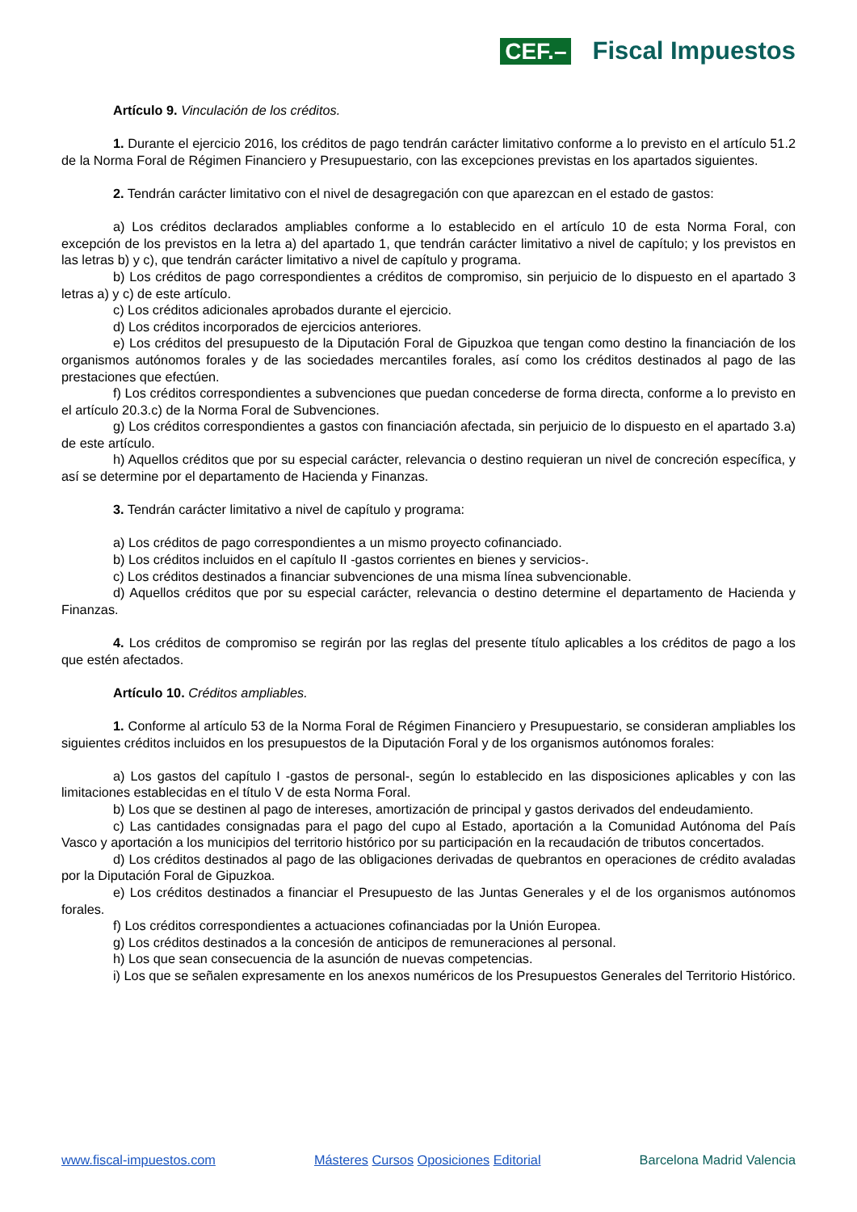CEF.–
Fiscal Impuestos
Artículo 9. Vinculación de los créditos.
1. Durante el ejercicio 2016, los créditos de pago tendrán carácter limitativo conforme a lo previsto en el artículo 51.2 de la Norma Foral de Régimen Financiero y Presupuestario, con las excepciones previstas en los apartados siguientes.
2. Tendrán carácter limitativo con el nivel de desagregación con que aparezcan en el estado de gastos:
a) Los créditos declarados ampliables conforme a lo establecido en el artículo 10 de esta Norma Foral, con excepción de los previstos en la letra a) del apartado 1, que tendrán carácter limitativo a nivel de capítulo; y los previstos en las letras b) y c), que tendrán carácter limitativo a nivel de capítulo y programa.
b) Los créditos de pago correspondientes a créditos de compromiso, sin perjuicio de lo dispuesto en el apartado 3 letras a) y c) de este artículo.
c) Los créditos adicionales aprobados durante el ejercicio.
d) Los créditos incorporados de ejercicios anteriores.
e) Los créditos del presupuesto de la Diputación Foral de Gipuzkoa que tengan como destino la financiación de los organismos autónomos forales y de las sociedades mercantiles forales, así como los créditos destinados al pago de las prestaciones que efectúen.
f) Los créditos correspondientes a subvenciones que puedan concederse de forma directa, conforme a lo previsto en el artículo 20.3.c) de la Norma Foral de Subvenciones.
g) Los créditos correspondientes a gastos con financiación afectada, sin perjuicio de lo dispuesto en el apartado 3.a) de este artículo.
h) Aquellos créditos que por su especial carácter, relevancia o destino requieran un nivel de concreción específica, y así se determine por el departamento de Hacienda y Finanzas.
3. Tendrán carácter limitativo a nivel de capítulo y programa:
a) Los créditos de pago correspondientes a un mismo proyecto cofinanciado.
b) Los créditos incluidos en el capítulo II -gastos corrientes en bienes y servicios-.
c) Los créditos destinados a financiar subvenciones de una misma línea subvencionable.
d) Aquellos créditos que por su especial carácter, relevancia o destino determine el departamento de Hacienda y Finanzas.
4. Los créditos de compromiso se regirán por las reglas del presente título aplicables a los créditos de pago a los que estén afectados.
Artículo 10. Créditos ampliables.
1. Conforme al artículo 53 de la Norma Foral de Régimen Financiero y Presupuestario, se consideran ampliables los siguientes créditos incluidos en los presupuestos de la Diputación Foral y de los organismos autónomos forales:
a) Los gastos del capítulo I -gastos de personal-, según lo establecido en las disposiciones aplicables y con las limitaciones establecidas en el título V de esta Norma Foral.
b) Los que se destinen al pago de intereses, amortización de principal y gastos derivados del endeudamiento.
c) Las cantidades consignadas para el pago del cupo al Estado, aportación a la Comunidad Autónoma del País Vasco y aportación a los municipios del territorio histórico por su participación en la recaudación de tributos concertados.
d) Los créditos destinados al pago de las obligaciones derivadas de quebrantos en operaciones de crédito avaladas por la Diputación Foral de Gipuzkoa.
e) Los créditos destinados a financiar el Presupuesto de las Juntas Generales y el de los organismos autónomos forales.
f) Los créditos correspondientes a actuaciones cofinanciadas por la Unión Europea.
g) Los créditos destinados a la concesión de anticipos de remuneraciones al personal.
h) Los que sean consecuencia de la asunción de nuevas competencias.
i) Los que se señalen expresamente en los anexos numéricos de los Presupuestos Generales del Territorio Histórico.
www.fiscal-impuestos.com Másteres Cursos Oposiciones Editorial
Barcelona Madrid Valencia